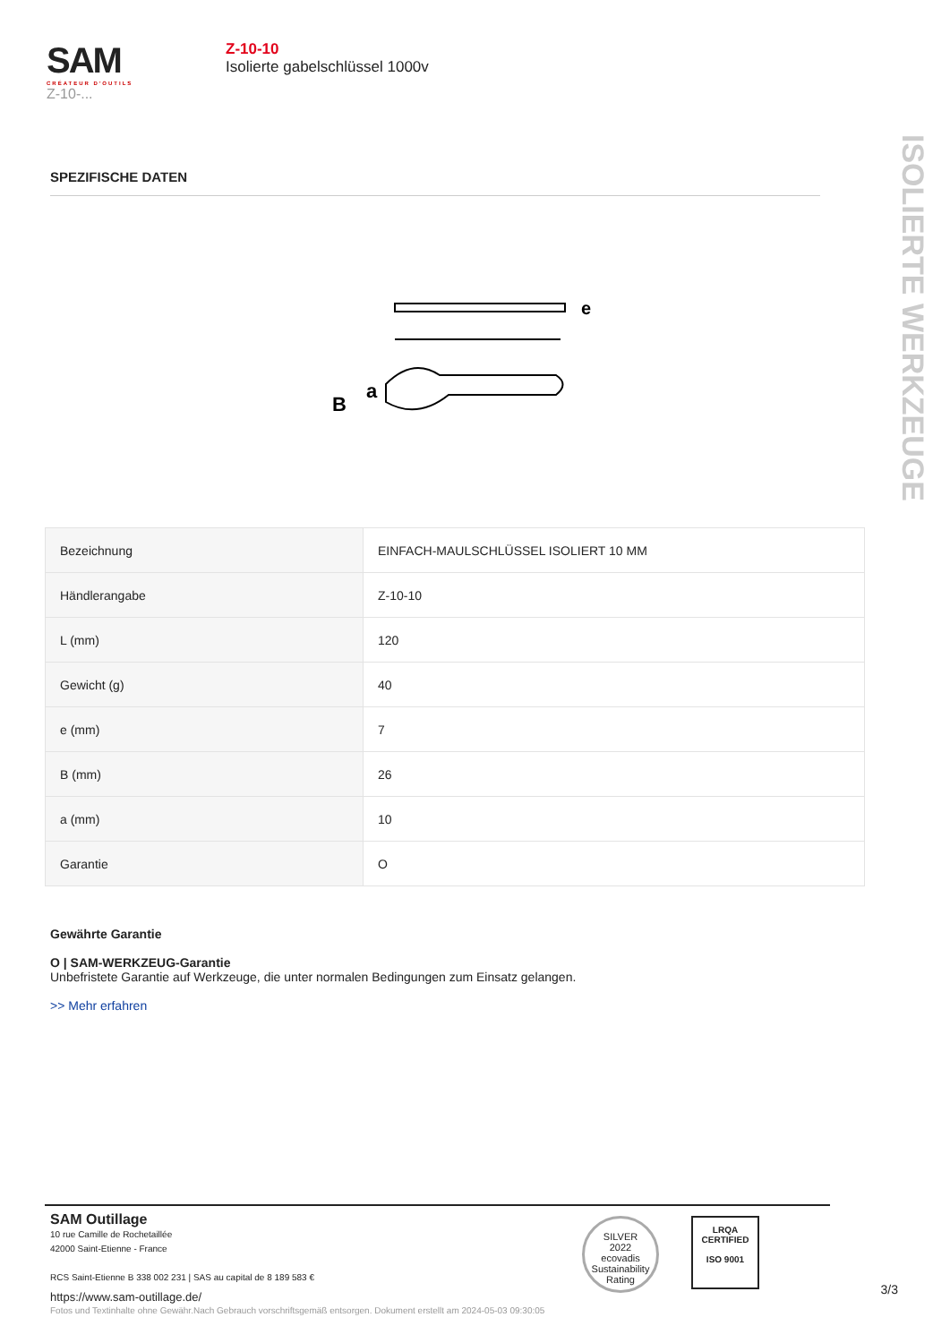SAM
CRÉATEUR D'OUTILS
Z-10-...
Z-10-10
Isolierte gabelschlüssel 1000v
ISOLIERTE WERKZEUGE
SPEZIFISCHE DATEN
e
B
a
| Bezeichnung | EINFACH-MAULSCHLÜSSEL ISOLIERT 10 MM |
| Händlerangabe | Z-10-10 |
| L (mm) | 120 |
| Gewicht (g) | 40 |
| e (mm) | 7 |
| B (mm) | 26 |
| a (mm) | 10 |
| Garantie | O |
Gewährte Garantie
O | SAM-WERKZEUG-Garantie
Unbefristete Garantie auf Werkzeuge, die unter normalen Bedingungen zum Einsatz gelangen.
>> Mehr erfahren
SAM Outillage
10 rue Camille de Rochetaillée
42000 Saint-Etienne - France
RCS Saint-Etienne B 338 002 231 | SAS au capital de 8 189 583 €
https://www.sam-outillage.de/
SILVER
2022
ecovadis
Sustainability Rating
LRQA
CERTIFIED
ISO 9001
3/3
Fotos und Textinhalte ohne Gewähr.Nach Gebrauch vorschriftsgemäß entsorgen. Dokument erstellt am 2024-05-03 09:30:05